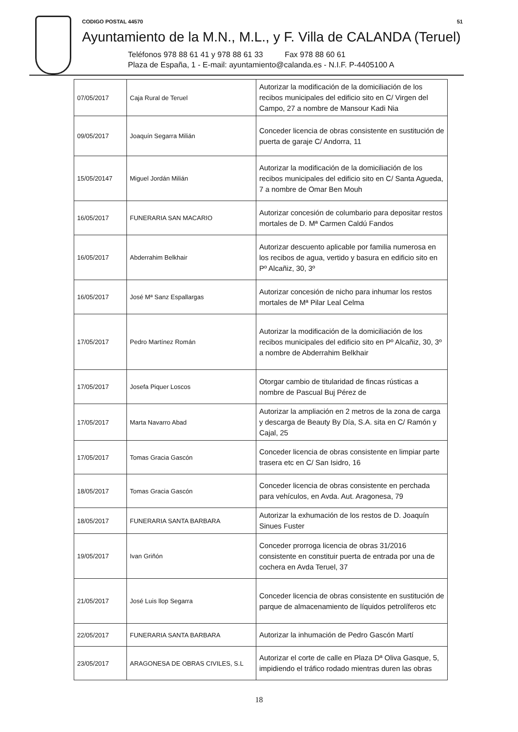CODIGO POSTAL 44570 51
Ayuntamiento de la M.N., M.L., y F. Villa de CALANDA (Teruel)
Teléfonos 978 88 61 41 y 978 88 61 33 Fax 978 88 60 61
Plaza de España, 1 - E-mail: ayuntamiento@calanda.es - N.I.F. P-4405100 A
| 07/05/2017 | Caja Rural de Teruel | Autorizar la modificación de la domiciliación de los recibos municipales del edificio sito en C/ Virgen del Campo, 27 a nombre de Mansour Kadi Nia |
| 09/05/2017 | Joaquín Segarra Milián | Conceder licencia de obras consistente en sustitución de puerta de garaje C/ Andorra, 11 |
| 15/05/20147 | Miguel Jordán Milián | Autorizar la modificación de la domiciliación de los recibos municipales del edificio sito en C/ Santa Agueda, 7 a nombre de Omar Ben Mouh |
| 16/05/2017 | FUNERARIA SAN MACARIO | Autorizar concesión de columbario para depositar restos mortales de D. Mª Carmen Caldú Fandos |
| 16/05/2017 | Abderrahim Belkhair | Autorizar descuento aplicable por familia numerosa en los recibos de agua, vertido y basura en edificio sito en Pº Alcañiz, 30, 3º |
| 16/05/2017 | José Mª Sanz Espallargas | Autorizar concesión de nicho para inhumar los restos mortales de Mª Pilar Leal Celma |
| 17/05/2017 | Pedro Martínez Román | Autorizar la modificación de la domiciliación de los recibos municipales del edificio sito en Pº Alcañiz, 30, 3º a nombre de Abderrahim Belkhair |
| 17/05/2017 | Josefa Piquer Loscos | Otorgar cambio de titularidad de fincas rústicas a nombre de Pascual Buj Pérez de |
| 17/05/2017 | Marta Navarro Abad | Autorizar la ampliación en 2 metros de la zona de carga y descarga de Beauty By Día, S.A. sita en C/ Ramón y Cajal, 25 |
| 17/05/2017 | Tomas Gracia Gascón | Conceder licencia de obras consistente en limpiar parte trasera etc en C/ San Isidro, 16 |
| 18/05/2017 | Tomas Gracia Gascón | Conceder licencia de obras consistente en perchada para vehículos, en Avda. Aut. Aragonesa, 79 |
| 18/05/2017 | FUNERARIA SANTA BARBARA | Autorizar la exhumación de los restos de D. Joaquín Sinues Fuster |
| 19/05/2017 | Ivan Griñón | Conceder prorroga licencia de obras 31/2016 consistente en constituir puerta de entrada por una de cochera en Avda Teruel, 37 |
| 21/05/2017 | José Luis llop Segarra | Conceder licencia de obras consistente en sustitución de parque de almacenamiento de líquidos petrolíferos etc |
| 22/05/2017 | FUNERARIA SANTA BARBARA | Autorizar la inhumación de Pedro Gascón Martí |
| 23/05/2017 | ARAGONESA DE OBRAS CIVILES, S.L | Autorizar el corte de calle en Plaza Dª Oliva Gasque, 5, impidiendo el tráfico rodado mientras duren las obras |
18